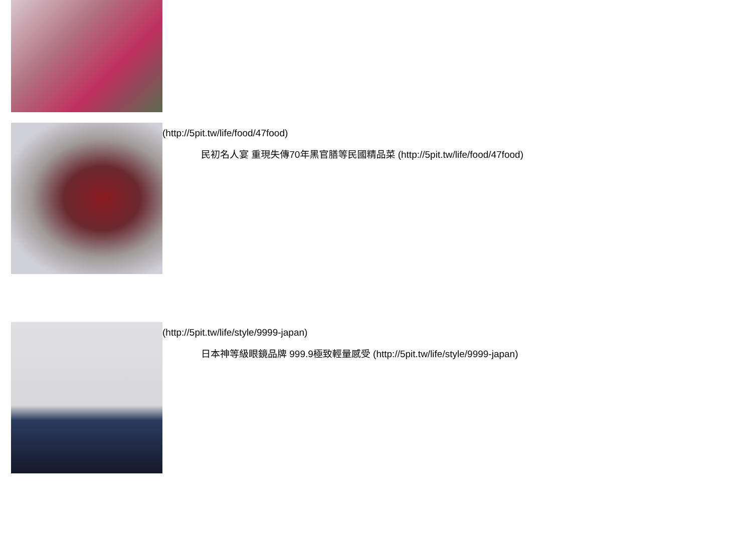(http://5pit.tw/life/food/47food)
民初名人宴 重現失傳70年黑官膳等民國精品菜 (http://5pit.tw/life/food/47food)
(http://5pit.tw/life/style/9999-japan)
日本神等級眼鏡品牌 999.9極致輕量感受 (http://5pit.tw/life/style/9999-japan)